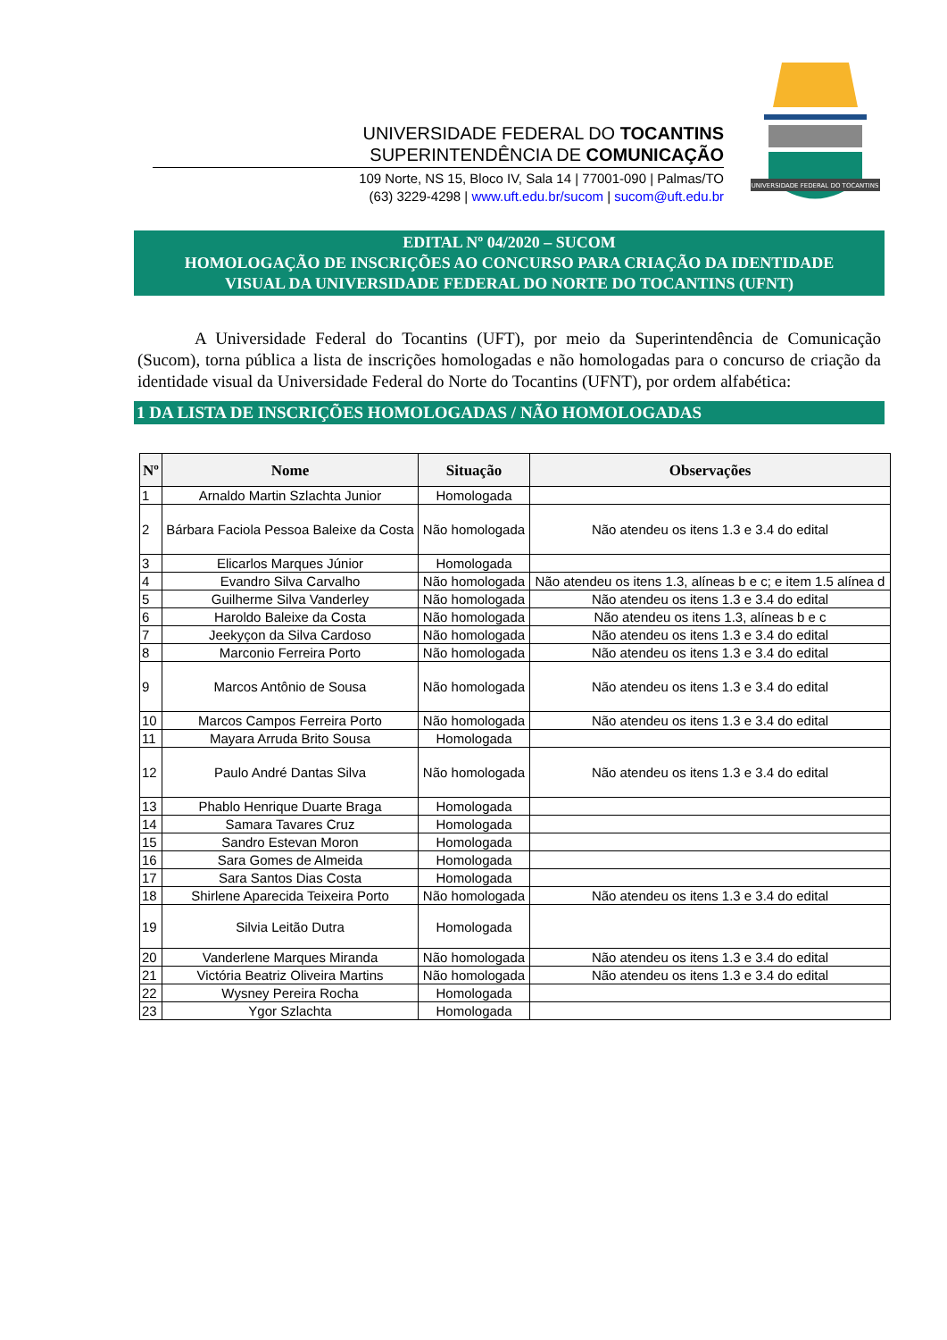UNIVERSIDADE FEDERAL DO TOCANTINS
SUPERINTENDÊNCIA DE COMUNICAÇÃO
109 Norte, NS 15, Bloco IV, Sala 14 | 77001-090 | Palmas/TO
(63) 3229-4298 | www.uft.edu.br/sucom | sucom@uft.edu.br
UNIVERSIDADE FEDERAL DO TOCANTINS
EDITAL Nº 04/2020 – SUCOM
HOMOLOGAÇÃO DE INSCRIÇÕES AO CONCURSO PARA CRIAÇÃO DA IDENTIDADE
VISUAL DA UNIVERSIDADE FEDERAL DO NORTE DO TOCANTINS (UFNT)
A Universidade Federal do Tocantins (UFT), por meio da Superintendência de Comunicação (Sucom), torna pública a lista de inscrições homologadas e não homologadas para o concurso de criação da identidade visual da Universidade Federal do Norte do Tocantins (UFNT), por ordem alfabética:
1 DA LISTA DE INSCRIÇÕES HOMOLOGADAS / NÃO HOMOLOGADAS
| Nº | Nome | Situação | Observações |
| --- | --- | --- | --- |
| 1 | Arnaldo Martin Szlachta Junior | Homologada | |
| 2 | Bárbara Faciola Pessoa Baleixe da Costa | Não homologada | Não atendeu os itens 1.3 e 3.4 do edital |
| 3 | Elicarlos Marques Júnior | Homologada | |
| 4 | Evandro Silva Carvalho | Não homologada | Não atendeu os itens 1.3, alíneas b e c; e item 1.5 alínea d |
| 5 | Guilherme Silva Vanderley | Não homologada | Não atendeu os itens 1.3 e 3.4 do edital |
| 6 | Haroldo Baleixe da Costa | Não homologada | Não atendeu os itens 1.3, alíneas b e c |
| 7 | Jeekyçon da Silva Cardoso | Não homologada | Não atendeu os itens 1.3 e 3.4 do edital |
| 8 | Marconio Ferreira Porto | Não homologada | Não atendeu os itens 1.3 e 3.4 do edital |
| 9 | Marcos Antônio de Sousa | Não homologada | Não atendeu os itens 1.3 e 3.4 do edital |
| 10 | Marcos Campos Ferreira Porto | Não homologada | Não atendeu os itens 1.3 e 3.4 do edital |
| 11 | Mayara Arruda Brito Sousa | Homologada | |
| 12 | Paulo André Dantas Silva | Não homologada | Não atendeu os itens 1.3 e 3.4 do edital |
| 13 | Phablo Henrique Duarte Braga | Homologada | |
| 14 | Samara Tavares Cruz | Homologada | |
| 15 | Sandro Estevan Moron | Homologada | |
| 16 | Sara Gomes de Almeida | Homologada | |
| 17 | Sara Santos Dias Costa | Homologada | |
| 18 | Shirlene Aparecida Teixeira Porto | Não homologada | Não atendeu os itens 1.3 e 3.4 do edital |
| 19 | Silvia Leitão Dutra | Homologada | |
| 20 | Vanderlene Marques Miranda | Não homologada | Não atendeu os itens 1.3 e 3.4 do edital |
| 21 | Victória Beatriz Oliveira Martins | Não homologada | Não atendeu os itens 1.3 e 3.4 do edital |
| 22 | Wysney Pereira Rocha | Homologada | |
| 23 | Ygor Szlachta | Homologada | |